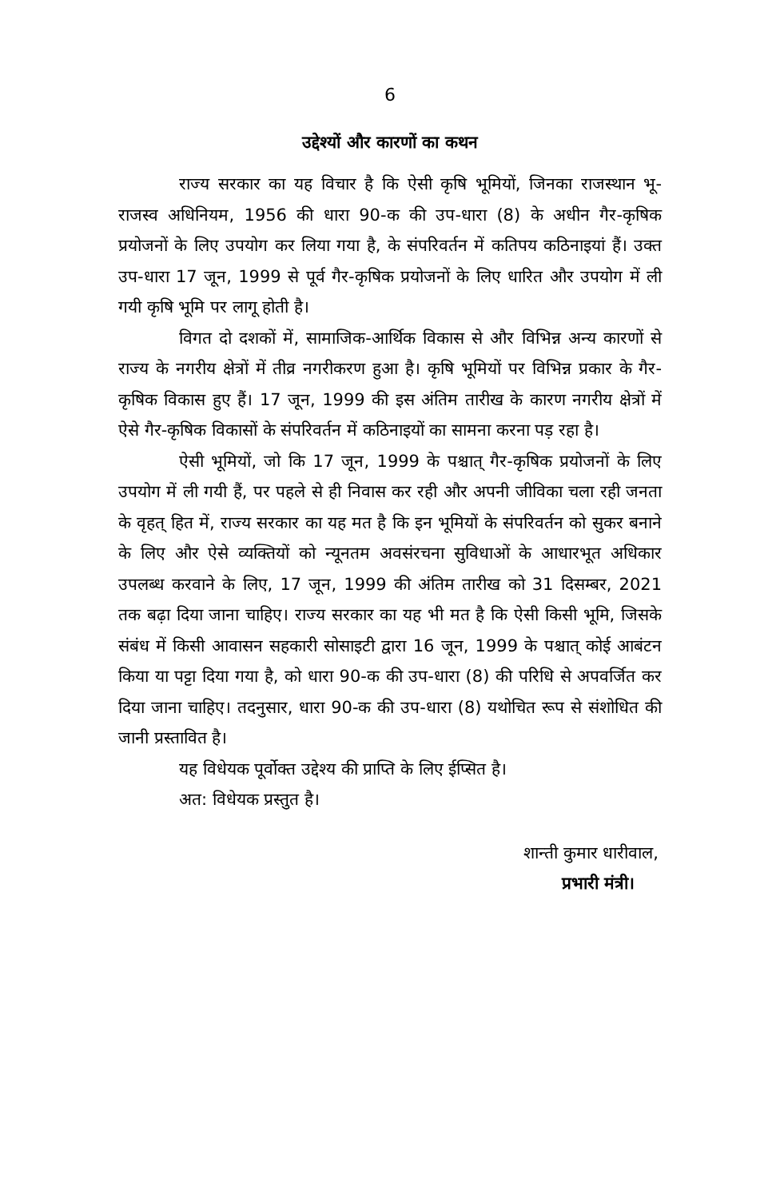6
उद्देश्यों और कारणों का कथन
राज्य सरकार का यह विचार है कि ऐसी कृषि भूमियों, जिनका राजस्थान भू-राजस्व अधिनियम, 1956 की धारा 90-क की उप-धारा (8) के अधीन गैर-कृषिक प्रयोजनों के लिए उपयोग कर लिया गया है, के संपरिवर्तन में कतिपय कठिनाइयां हैं। उक्त उप-धारा 17 जून, 1999 से पूर्व गैर-कृषिक प्रयोजनों के लिए धारित और उपयोग में ली गयी कृषि भूमि पर लागू होती है।
विगत दो दशकों में, सामाजिक-आर्थिक विकास से और विभिन्न अन्य कारणों से राज्य के नगरीय क्षेत्रों में तीव्र नगरीकरण हुआ है। कृषि भूमियों पर विभिन्न प्रकार के गैर-कृषिक विकास हुए हैं। 17 जून, 1999 की इस अंतिम तारीख के कारण नगरीय क्षेत्रों में ऐसे गैर-कृषिक विकासों के संपरिवर्तन में कठिनाइयों का सामना करना पड़ रहा है।
ऐसी भूमियों, जो कि 17 जून, 1999 के पश्चात् गैर-कृषिक प्रयोजनों के लिए उपयोग में ली गयी हैं, पर पहले से ही निवास कर रही और अपनी जीविका चला रही जनता के वृहत् हित में, राज्य सरकार का यह मत है कि इन भूमियों के संपरिवर्तन को सुकर बनाने के लिए और ऐसे व्यक्तियों को न्यूनतम अवसंरचना सुविधाओं के आधारभूत अधिकार उपलब्ध करवाने के लिए, 17 जून, 1999 की अंतिम तारीख को 31 दिसम्बर, 2021 तक बढ़ा दिया जाना चाहिए। राज्य सरकार का यह भी मत है कि ऐसी किसी भूमि, जिसके संबंध में किसी आवासन सहकारी सोसाइटी द्वारा 16 जून, 1999 के पश्चात् कोई आबंटन किया या पट्टा दिया गया है, को धारा 90-क की उप-धारा (8) की परिधि से अपवर्जित कर दिया जाना चाहिए। तदनुसार, धारा 90-क की उप-धारा (8) यथोचित रूप से संशोधित की जानी प्रस्तावित है।
यह विधेयक पूर्वोक्त उद्देश्य की प्राप्ति के लिए ईप्सित है।
अत: विधेयक प्रस्तुत है।
शान्ती कुमार धारीवाल,
प्रभारी मंत्री।